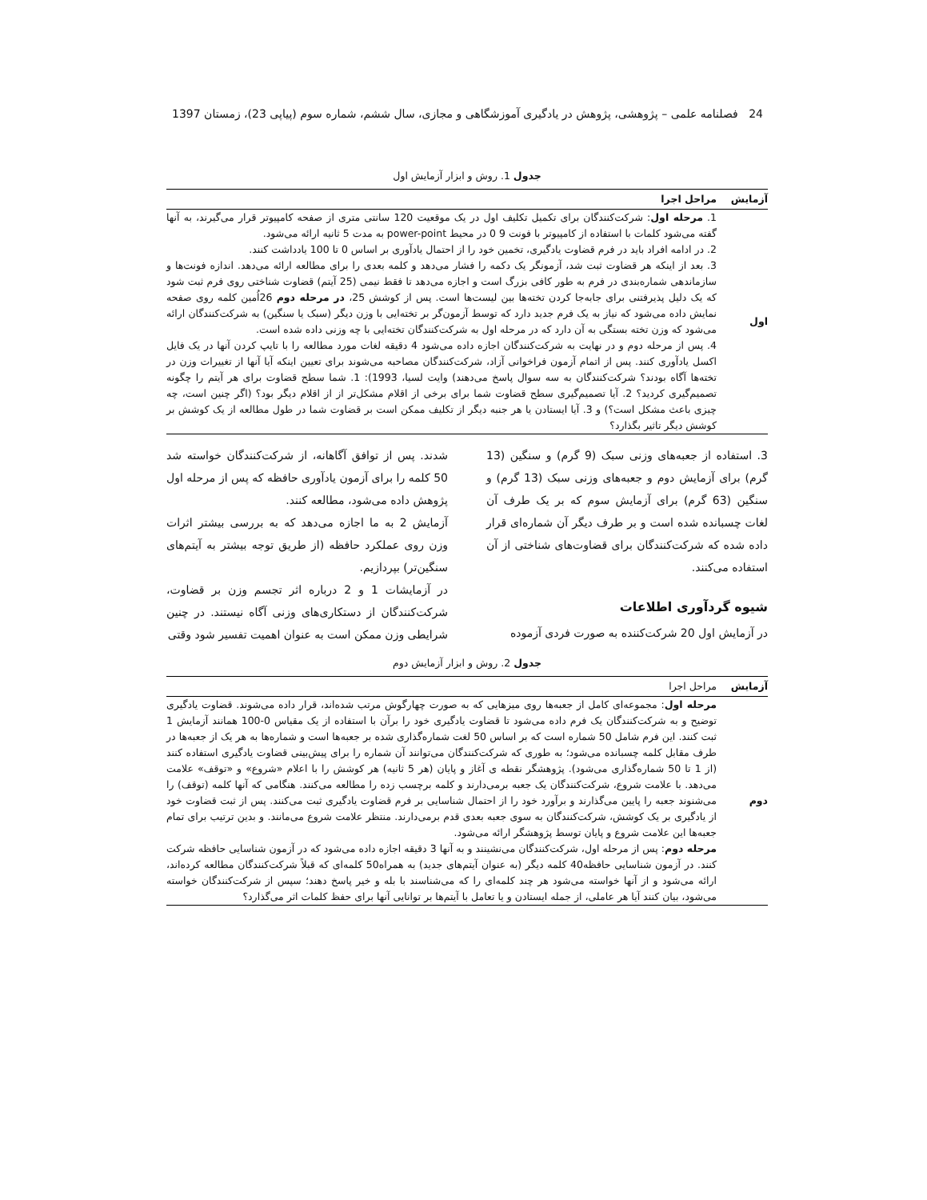24 فصلنامه علمی – پژوهشی، پژوهش در یادگیری آموزشگاهی و مجازی، سال ششم، شماره سوم (پیاپی 23)، زمستان 1397
جدول 1. روش و ابزار آزمایش اول
| آزمایش | مراحل اجرا |
| --- | --- |
| اول | 1. مرحله اول : شرکت‌کنندگان برای تکمیل تکلیف اول در یک موقعیت 120 سانتی متری از صفحه کامپیوتر قرار می‌گیرند، به آنها گفته می‌شود کلمات با استفاده از کامپیوتر با فونت 9 0 در محیط power-point به مدت 5 ثانیه ارائه می‌شود. 2. در ادامه افراد باید در فرم قضاوت یادگیری، تخمین خود را از احتمال یادآوری بر اساس 0 تا 100 یادداشت کنند. 3. بعد از اینکه هر قضاوت ثبت شد، آزمونگر یک دکمه را فشار می‌دهد و کلمه بعدی را برای مطالعه ارائه می‌دهد. اندازه فونت‌ها و سازماندهی شماره‌بندی در فرم به طور کافی بزرگ است و اجازه می‌دهد تا فقط نیمی (25 آیتم) قضاوت شناختی روی فرم ثبت شود که یک دلیل پذیرفتنی برای جابه‌جا کردن تخته‌ها بین لیست‌ها است. پس از کوشش 25، در مرحله دوم 26اُمین کلمه روی صفحه نمایش داده می‌شود که نیاز به یک فرم جدید دارد که توسط آزمون‌گر بر تخته‌ایی با وزن دیگر (سبک یا سنگین) به شرکت‌کنندگان ارائه می‌شود که وزن تخته بستگی به آن دارد که در مرحله اول به شرکت‌کنندگان تخته‌ایی با چه وزنی داده شده است. 4. پس از مرحله دوم و در نهایت به شرکت‌کنندگان اجازه داده می‌شود 4 دقیقه لغات مورد مطالعه را با تایپ کردن آنها در یک فایل اکسل یادآوری کنند. پس از اتمام آزمون فراخوانی آزاد، شرکت‌کنندگان مصاحبه می‌شوند برای تعیین اینکه آیا آنها از تغییرات وزن در تخته‌ها آگاه بودند؟ شرکت‌کنندگان به سه سوال پاسخ می‌دهند) وایت لسیا، 1993): 1. شما سطح قضاوت برای هر آیتم را چگونه تصمیم‌گیری کردید؟ 2. آیا تصمیم‌گیری سطح قضاوت شما برای برخی از اقلام مشکل‌تر از از اقلام دیگر بود؟ (اگر چنین است، چه چیزی باعث مشکل است؟) و 3. آیا ایستادن یا هر جنبه دیگر از تکلیف ممکن است بر قضاوت شما در طول مطالعه از یک کوشش بر کوشش دیگر تاثیر بگذارد؟ |
3. استفاده از جعبه‌های وزنی سبک (9 گرم) و سنگین (13 گرم) برای آزمایش دوم و جعبه‌های وزنی سبک (13 گرم) و سنگین (63 گرم) برای آزمایش سوم که بر یک طرف آن لغات چسبانده شده است و بر طرف دیگر آن شماره‌ای قرار داده شده که شرکت‌کنندگان برای قضاوت‌های شناختی از آن استفاده می‌کنند.
شیوه گردآوری اطلاعات
در آزمایش اول 20 شرکت‌کننده به صورت فردی آزموده
شدند. پس از توافق آگاهانه، از شرکت‌کنندگان خواسته شد 50 کلمه را برای آزمون یادآوری حافظه که پس از مرحله اول پژوهش داده می‌شود، مطالعه کنند.
آزمایش 2 به ما اجازه می‌دهد که به بررسی بیشتر اثرات وزن روی عملکرد حافظه (از طریق توجه بیشتر به آیتم‌های سنگین‌تر) بپردازیم.
در آزمایشات 1 و 2 درباره اثر تجسم وزن بر قضاوت، شرکت‌کنندگان از دستکاری‌های وزنی آگاه نیستند. در چنین شرایطی وزن ممکن است به عنوان اهمیت تفسیر شود وقتی
جدول 2. روش و ابزار آزمایش دوم
| آزمایش | مراحل اجرا |
| --- | --- |
| دوم | مرحله اول : مجموعه‌ای کامل از جعبه‌ها روی میزهایی که به صورت چهارگوش مرتب شده‌اند، قرار داده می‌شوند. قضاوت یادگیری توضیح و به شرکت‌کنندگان یک فرم داده می‌شود تا قضاوت یادگیری خود را برآن با استفاده از یک مقیاس 0-100 همانند آزمایش 1 ثبت کنند. این فرم شامل 50 شماره است که بر اساس 50 لغت شماره‌گذاری شده بر جعبه‌ها است و شماره‌ها به هر یک از جعبه‌ها در طرف مقابل کلمه چسبانده می‌شود؛ به طوری که شرکت‌کنندگان می‌توانند آن شماره را برای پیش‌بینی قضاوت یادگیری استفاده کنند (از 1 تا 50 شماره‌گذاری می‌شود). پژوهشگر نقطه ی آغاز و پایان (هر 5 ثانیه) هر کوشش را با اعلام «شروع» و «توقف» علامت می‌دهد. با علامت شروع، شرکت‌کنندگان یک جعبه برمی‌دارند و کلمه برچسب زده را مطالعه می‌کنند. هنگامی که آنها کلمه (توقف) را می‌شنوند جعبه را پایین می‌گذارند و برآورد خود را از احتمال شناسایی بر فرم قضاوت یادگیری ثبت می‌کنند. پس از ثبت قضاوت خود از یادگیری بر یک کوشش، شرکت‌کنندگان به سوی جعبه بعدی قدم برمی‌دارند. منتظر علامت شروع می‌مانند. و بدین ترتیب برای تمام جعبه‌ها این علامت شروع و پایان توسط پژوهشگر ارائه می‌شود. مرحله دوم : پس از مرحله اول، شرکت‌کنندگان می‌نشینند و به آنها 3 دقیقه اجازه داده می‌شود که در آزمون شناسایی حافظه شرکت کنند. در آزمون شناسایی حافظه40 کلمه دیگر (به عنوان آیتم‌های جدید) به همراه50 کلمه‌ای که قبلاً شرکت‌کنندگان مطالعه کرده‌اند، ارائه می‌شود و از آنها خواسته می‌شود هر چند کلمه‌ای را که می‌شناسند با بله و خیر پاسخ دهند؛ سپس از شرکت‌کنندگان خواسته می‌شود، بیان کنند آیا هر عاملی، از جمله ایستادن و یا تعامل با آیتم‌ها بر توانایی آنها برای حفظ کلمات اثر می‌گذارد؟ |